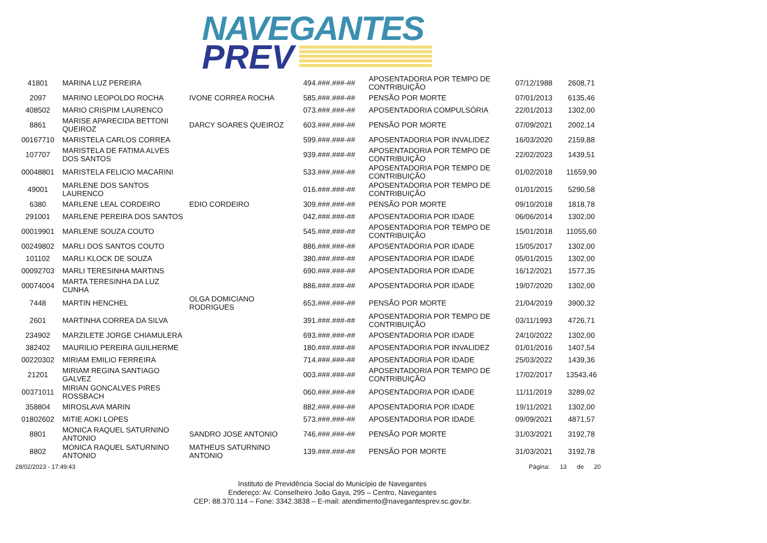NAVEGANTES
PREV
| 41801 | MARINA LUZ PEREIRA | | 494.###.###-## | APOSENTADORIA POR TEMPO DE CONTRIBUIÇÃO | 07/12/1988 | 2608,71 |
| 2097 | MARINO LEOPOLDO ROCHA | IVONE CORREA ROCHA | 585.###.###-## | PENSÃO POR MORTE | 07/01/2013 | 6135,46 |
| 408502 | MARIO CRISPIM LAURENCO | | 073.###.###-## | APOSENTADORIA COMPULSÓRIA | 22/01/2013 | 1302,00 |
| 8861 | MARISE APARECIDA BETTONI QUEIROZ | DARCY SOARES QUEIROZ | 603.###.###-## | PENSÃO POR MORTE | 07/09/2021 | 2002,14 |
| 00167710 | MARISTELA CARLOS CORREA | | 599.###.###-## | APOSENTADORIA POR INVALIDEZ | 16/03/2020 | 2159,88 |
| 107707 | MARISTELA DE FATIMA ALVES DOS SANTOS | | 939.###.###-## | APOSENTADORIA POR TEMPO DE CONTRIBUIÇÃO | 22/02/2023 | 1439,51 |
| 00048801 | MARISTELA FELICIO MACARINI | | 533.###.###-## | APOSENTADORIA POR TEMPO DE CONTRIBUIÇÃO | 01/02/2018 | 11659,90 |
| 49001 | MARLENE DOS SANTOS LAURENCO | | 016.###.###-## | APOSENTADORIA POR TEMPO DE CONTRIBUIÇÃO | 01/01/2015 | 5290,58 |
| 6380 | MARLENE LEAL CORDEIRO | EDIO CORDEIRO | 309.###.###-## | PENSÃO POR MORTE | 09/10/2018 | 1818,78 |
| 291001 | MARLENE PEREIRA DOS SANTOS | | 042.###.###-## | APOSENTADORIA POR IDADE | 06/06/2014 | 1302,00 |
| 00019901 | MARLENE SOUZA COUTO | | 545.###.###-## | APOSENTADORIA POR TEMPO DE CONTRIBUIÇÃO | 15/01/2018 | 11055,60 |
| 00249802 | MARLI DOS SANTOS COUTO | | 886.###.###-## | APOSENTADORIA POR IDADE | 15/05/2017 | 1302,00 |
| 101102 | MARLI KLOCK DE SOUZA | | 380.###.###-## | APOSENTADORIA POR IDADE | 05/01/2015 | 1302,00 |
| 00092703 | MARLI TERESINHA MARTINS | | 690.###.###-## | APOSENTADORIA POR IDADE | 16/12/2021 | 1577,35 |
| 00074004 | MARTA TERESINHA DA LUZ CUNHA | | 886.###.###-## | APOSENTADORIA POR IDADE | 19/07/2020 | 1302,00 |
| 7448 | MARTIN HENCHEL | OLGA DOMICIANO RODRIGUES | 653.###.###-## | PENSÃO POR MORTE | 21/04/2019 | 3900,32 |
| 2601 | MARTINHA CORREA DA SILVA | | 391.###.###-## | APOSENTADORIA POR TEMPO DE CONTRIBUIÇÃO | 03/11/1993 | 4726,71 |
| 234902 | MARZILETE JORGE CHIAMULERA | | 693.###.###-## | APOSENTADORIA POR IDADE | 24/10/2022 | 1302,00 |
| 382402 | MAURILIO PEREIRA GUILHERME | | 180.###.###-## | APOSENTADORIA POR INVALIDEZ | 01/01/2016 | 1407,54 |
| 00220302 | MIRIAM EMILIO FERREIRA | | 714.###.###-## | APOSENTADORIA POR IDADE | 25/03/2022 | 1439,36 |
| 21201 | MIRIAM REGINA SANTIAGO GALVEZ | | 003.###.###-## | APOSENTADORIA POR TEMPO DE CONTRIBUIÇÃO | 17/02/2017 | 13543,46 |
| 00371011 | MIRIAN GONCALVES PIRES ROSSBACH | | 060.###.###-## | APOSENTADORIA POR IDADE | 11/11/2019 | 3289,02 |
| 358804 | MIROSLAVA MARIN | | 882.###.###-## | APOSENTADORIA POR IDADE | 19/11/2021 | 1302,00 |
| 01802602 | MITIE AOKI LOPES | | 573.###.###-## | APOSENTADORIA POR IDADE | 09/09/2021 | 4871,57 |
| 8801 | MONICA RAQUEL SATURNINO ANTONIO | SANDRO JOSE ANTONIO | 746.###.###-## | PENSÃO POR MORTE | 31/03/2021 | 3192,78 |
| 8802 | MONICA RAQUEL SATURNINO ANTONIO | MATHEUS SATURNINO ANTONIO | 139.###.###-## | PENSÃO POR MORTE | 31/03/2021 | 3192,78 |
28/02/2023 - 17:49:43 Página: 13 de 20
Instituto de Previdência Social do Município de Navegantes
Endereço: Av. Conselheiro João Gaya, 295 – Centro, Navegantes
CEP: 88.370.114 – Fone: 3342.3838 – E-mail: atendimento@navegantesprev.sc.gov.br.